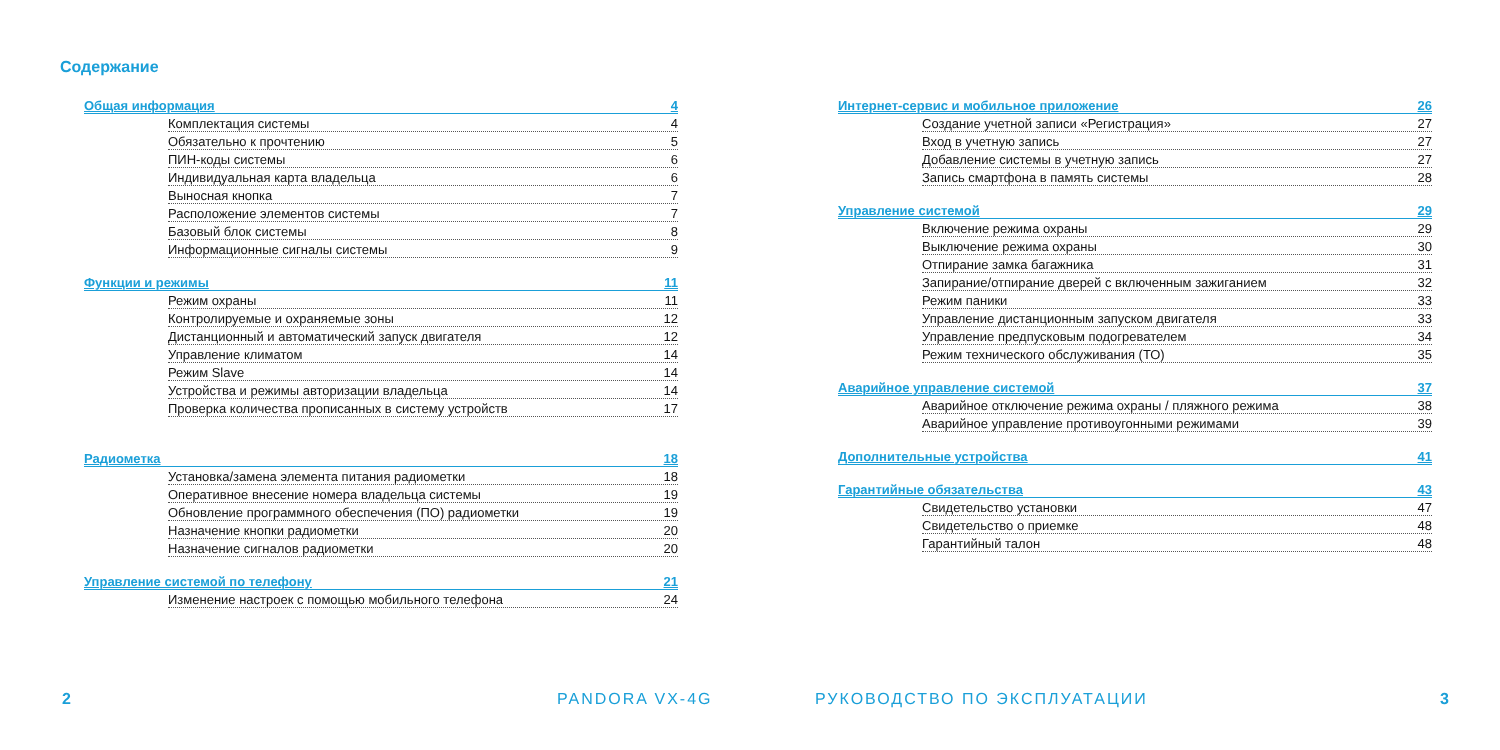Содержание
Общая информация 4
Комплектация системы 4
Обязательно к прочтению 5
ПИН-коды системы 6
Индивидуальная карта владельца 6
Выносная кнопка 7
Расположение элементов системы 7
Базовый блок системы 8
Информационные сигналы системы 9
Функции и режимы 11
Режим охраны 11
Контролируемые и охраняемые зоны 12
Дистанционный и автоматический запуск двигателя 12
Управление климатом 14
Режим Slave 14
Устройства и режимы авторизации владельца 14
Проверка количества прописанных в систему устройств 17
Радиометка 18
Установка/замена элемента питания радиометки 18
Оперативное внесение номера владельца системы 19
Обновление программного обеспечения (ПО) радиометки 19
Назначение кнопки радиометки 20
Назначение сигналов радиометки 20
Управление системой по телефону 21
Изменение настроек с помощью мобильного телефона 24
Интернет-сервис и мобильное приложение 26
Создание учетной записи «Регистрация» 27
Вход в учетную запись 27
Добавление системы в учетную запись 27
Запись смартфона в память системы 28
Управление системой 29
Включение режима охраны 29
Выключение режима охраны 30
Отпирание замка багажника 31
Запирание/отпирание дверей с включенным зажиганием 32
Режим паники 33
Управление дистанционным запуском двигателя 33
Управление предпусковым подогревателем 34
Режим технического обслуживания (ТО) 35
Аварийное управление системой 37
Аварийное отключение режима охраны / пляжного режима 38
Аварийное управление противоугонными режимами 39
Дополнительные устройства 41
Гарантийные обязательства 43
Свидетельство установки 47
Свидетельство о приемке 48
Гарантийный талон 48
2 PANDORA VX-4G РУКОВОДСТВО ПО ЭКСПЛУАТАЦИИ 3